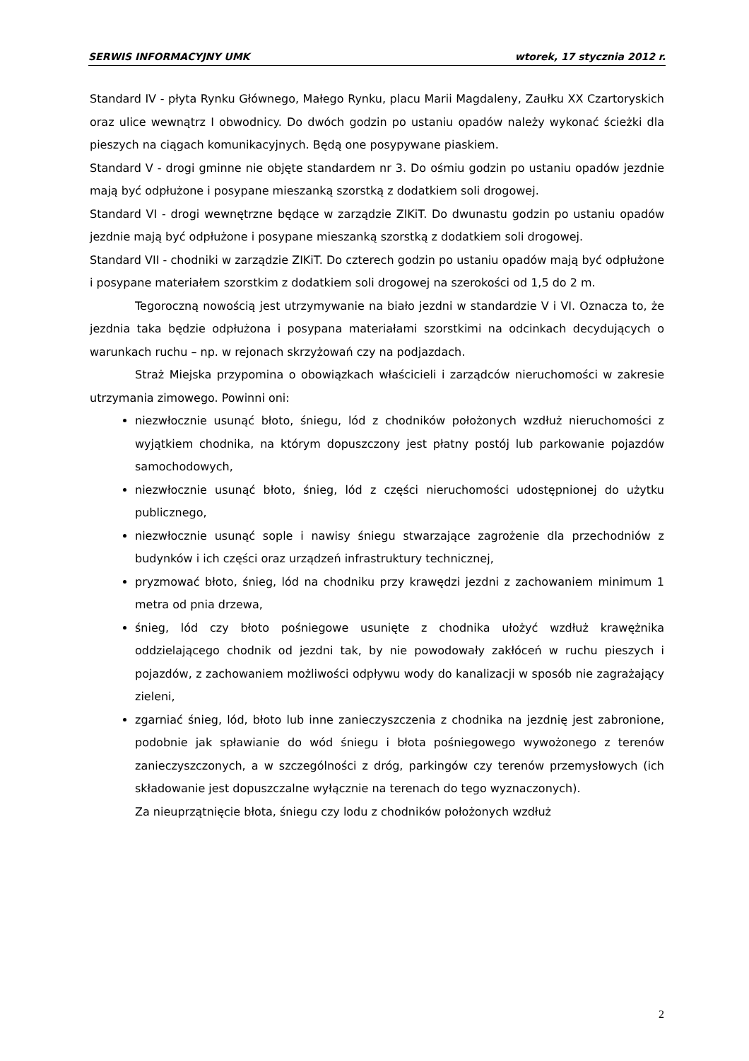SERWIS INFORMACYJNY UMK wtorek, 17 stycznia 2012 r.
Standard IV - płyta Rynku Głównego, Małego Rynku, placu Marii Magdaleny, Zaułku XX Czartoryskich oraz ulice wewnątrz I obwodnicy. Do dwóch godzin po ustaniu opadów należy wykonać ścieżki dla pieszych na ciągach komunikacyjnych. Będą one posypywane piaskiem.
Standard V - drogi gminne nie objęte standardem nr 3. Do ośmiu godzin po ustaniu opadów jezdnie mają być odpłużone i posypane mieszanką szorstką z dodatkiem soli drogowej.
Standard VI - drogi wewnętrzne będące w zarządzie ZIKiT. Do dwunastu godzin po ustaniu opadów jezdnie mają być odpłużone i posypane mieszanką szorstką z dodatkiem soli drogowej.
Standard VII - chodniki w zarządzie ZIKiT. Do czterech godzin po ustaniu opadów mają być odpłużone i posypane materiałem szorstkim z dodatkiem soli drogowej na szerokości od 1,5 do 2 m.
Tegoroczną nowością jest utrzymywanie na biało jezdni w standardzie V i VI. Oznacza to, że jezdnia taka będzie odpłużona i posypana materiałami szorstkimi na odcinkach decydujących o warunkach ruchu – np. w rejonach skrzyżowań czy na podjazdach.
Straż Miejska przypomina o obowiązkach właścicieli i zarządców nieruchomości w zakresie utrzymania zimowego. Powinni oni:
niezwłocznie usunąć błoto, śniegu, lód z chodników położonych wzdłuż nieruchomości z wyjątkiem chodnika, na którym dopuszczony jest płatny postój lub parkowanie pojazdów samochodowych,
niezwłocznie usunąć błoto, śnieg, lód z części nieruchomości udostępnionej do użytku publicznego,
niezwłocznie usunąć sople i nawisy śniegu stwarzające zagrożenie dla przechodniów z budynków i ich części oraz urządzeń infrastruktury technicznej,
pryzmować błoto, śnieg, lód na chodniku przy krawędzi jezdni z zachowaniem minimum 1 metra od pnia drzewa,
śnieg, lód czy błoto pośniegowe usunięte z chodnika ułożyć wzdłuż krawężnika oddzielającego chodnik od jezdni tak, by nie powodowały zakłóceń w ruchu pieszych i pojazdów, z zachowaniem możliwości odpływu wody do kanalizacji w sposób nie zagrażający zieleni,
zgarniać śnieg, lód, błoto lub inne zanieczyszczenia z chodnika na jezdnię jest zabronione, podobnie jak spławianie do wód śniegu i błota pośniegowego wywożonego z terenów zanieczyszczonych, a w szczególności z dróg, parkingów czy terenów przemysłowych (ich składowanie jest dopuszczalne wyłącznie na terenach do tego wyznaczonych).
Za nieuprzątnięcie błota, śniegu czy lodu z chodników położonych wzdłuż
2